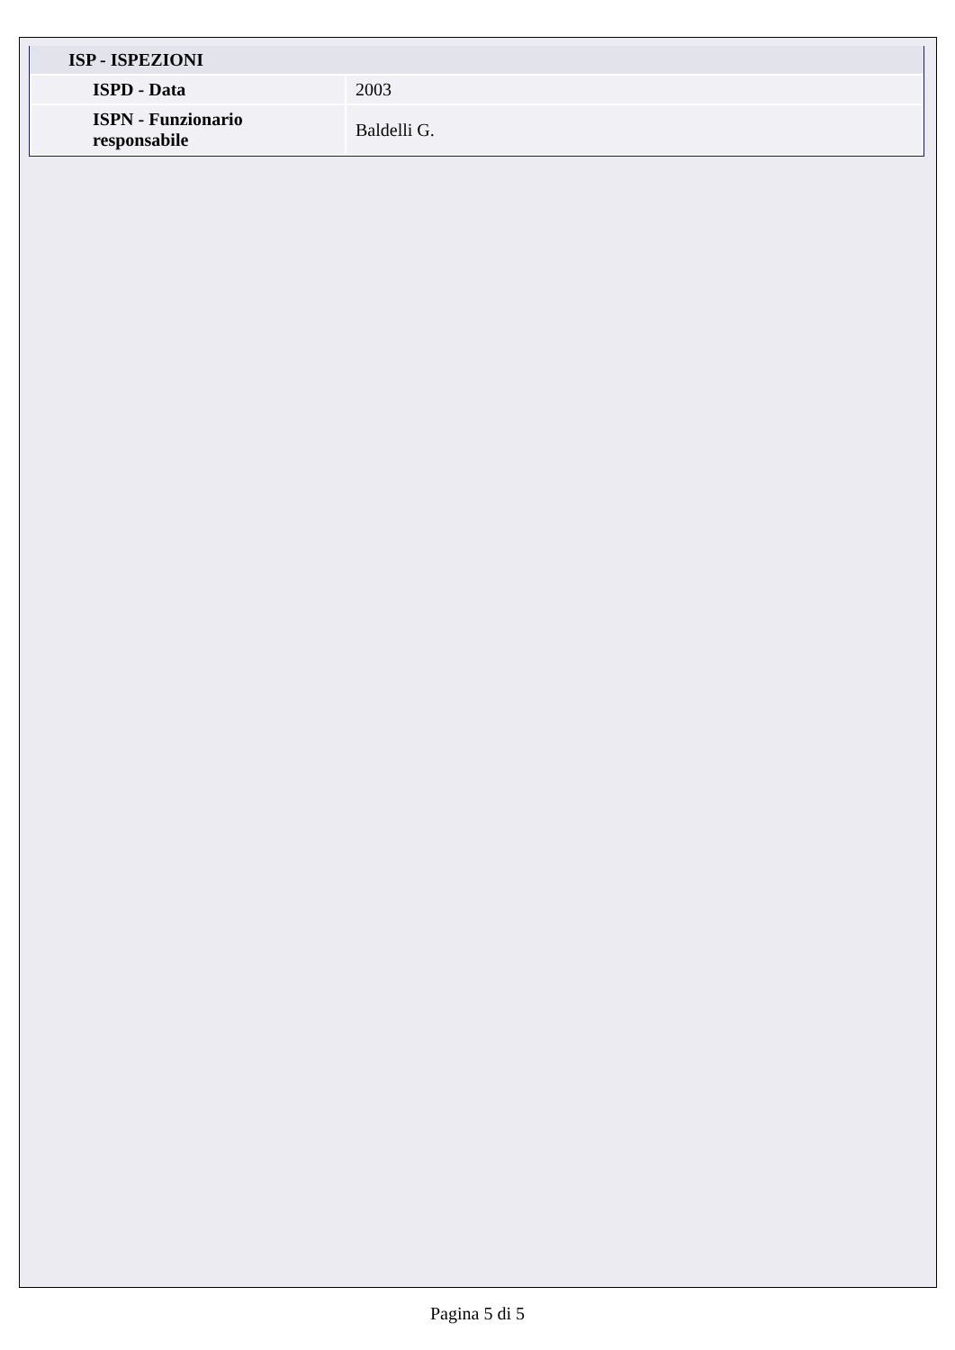| ISP - ISPEZIONI | |
| --- | --- |
| ISPD - Data | 2003 |
| ISPN - Funzionario responsabile | Baldelli G. |
Pagina 5 di 5